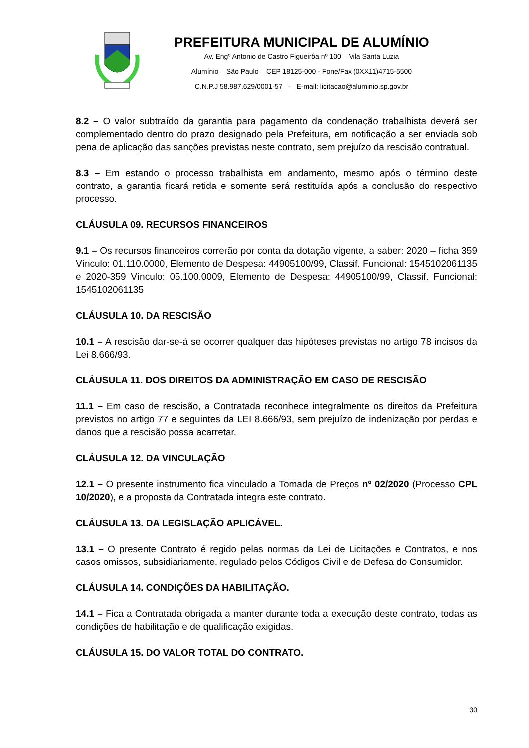PREFEITURA MUNICIPAL DE ALUMÍNIO
Av. Engº Antonio de Castro Figueirôa nº 100 – Vila Santa Luzia
Alumínio – São Paulo – CEP 18125-000 - Fone/Fax (0XX11)4715-5500
C.N.P.J 58.987.629/0001-57 - E-mail: licitacao@aluminio.sp.gov.br
8.2 – O valor subtraído da garantia para pagamento da condenação trabalhista deverá ser complementado dentro do prazo designado pela Prefeitura, em notificação a ser enviada sob pena de aplicação das sanções previstas neste contrato, sem prejuízo da rescisão contratual.
8.3 – Em estando o processo trabalhista em andamento, mesmo após o término deste contrato, a garantia ficará retida e somente será restituída após a conclusão do respectivo processo.
CLÁUSULA 09. RECURSOS FINANCEIROS
9.1 – Os recursos financeiros correrão por conta da dotação vigente, a saber: 2020 – ficha 359 Vínculo: 01.110.0000, Elemento de Despesa: 44905100/99, Classif. Funcional: 1545102061135 e 2020-359 Vínculo: 05.100.0009, Elemento de Despesa: 44905100/99, Classif. Funcional: 1545102061135
CLÁUSULA 10. DA RESCISÃO
10.1 – A rescisão dar-se-á se ocorrer qualquer das hipóteses previstas no artigo 78 incisos da Lei 8.666/93.
CLÁUSULA 11. DOS DIREITOS DA ADMINISTRAÇÃO EM CASO DE RESCISÃO
11.1 – Em caso de rescisão, a Contratada reconhece integralmente os direitos da Prefeitura previstos no artigo 77 e seguintes da LEI 8.666/93, sem prejuízo de indenização por perdas e danos que a rescisão possa acarretar.
CLÁUSULA 12. DA VINCULAÇÃO
12.1 – O presente instrumento fica vinculado a Tomada de Preços nº 02/2020 (Processo CPL 10/2020), e a proposta da Contratada integra este contrato.
CLÁUSULA 13. DA LEGISLAÇÃO APLICÁVEL.
13.1 – O presente Contrato é regido pelas normas da Lei de Licitações e Contratos, e nos casos omissos, subsidiariamente, regulado pelos Códigos Civil e de Defesa do Consumidor.
CLÁUSULA 14. CONDIÇÕES DA HABILITAÇÃO.
14.1 – Fica a Contratada obrigada a manter durante toda a execução deste contrato, todas as condições de habilitação e de qualificação exigidas.
CLÁUSULA 15. DO VALOR TOTAL DO CONTRATO.
30